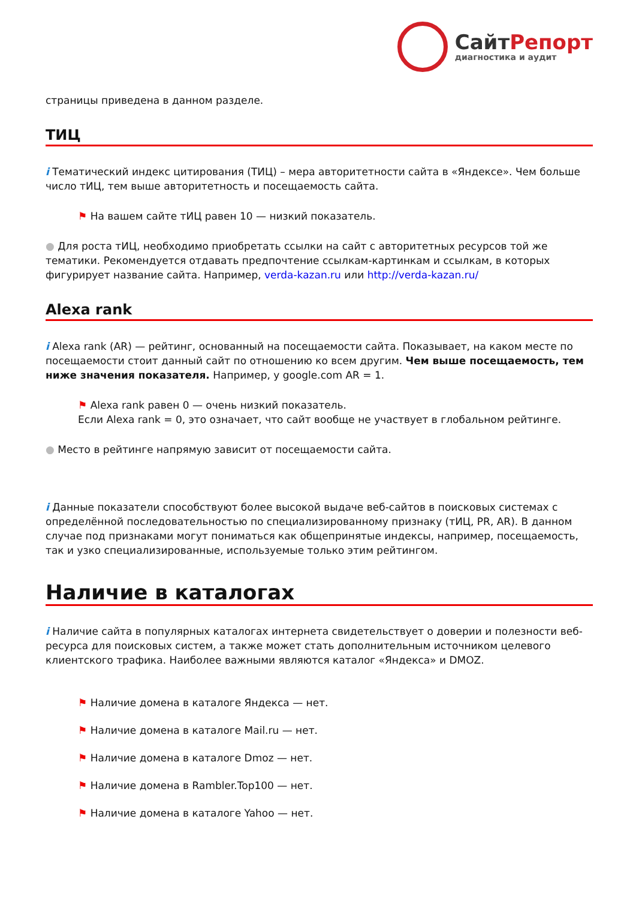СайтРепорт
диагностика и аудит
страницы приведена в данном разделе.
ТИЦ
i Тематический индекс цитирования (ТИЦ) – мера авторитетности сайта в «Яндексе». Чем больше число тИЦ, тем выше авторитетность и посещаемость сайта.
⚑ На вашем сайте тИЦ равен 10 — низкий показатель.
● Для роста тИЦ, необходимо приобретать ссылки на сайт с авторитетных ресурсов той же тематики. Рекомендуется отдавать предпочтение ссылкам-картинкам и ссылкам, в которых фигурирует название сайта. Например, verda-kazan.ru или http://verda-kazan.ru/
Alexa rank
i Alexa rank (AR) — рейтинг, основанный на посещаемости сайта. Показывает, на каком месте по посещаемости стоит данный сайт по отношению ко всем другим. Чем выше посещаемость, тем ниже значения показателя. Например, у google.com AR = 1.
⚑ Alexa rank равен 0 — очень низкий показатель.
Если Alexa rank = 0, это означает, что сайт вообще не участвует в глобальном рейтинге.
● Место в рейтинге напрямую зависит от посещаемости сайта.
i Данные показатели способствуют более высокой выдаче веб-сайтов в поисковых системах с определённой последовательностью по специализированному признаку (тИЦ, PR, AR). В данном случае под признаками могут пониматься как общепринятые индексы, например, посещаемость, так и узко специализированные, используемые только этим рейтингом.
Наличие в каталогах
i Наличие сайта в популярных каталогах интернета свидетельствует о доверии и полезности веб-ресурса для поисковых систем, а также может стать дополнительным источником целевого клиентского трафика. Наиболее важными являются каталог «Яндекса» и DMOZ.
⚑ Наличие домена в каталоге Яндекса — нет.
⚑ Наличие домена в каталоге Mail.ru — нет.
⚑ Наличие домена в каталоге Dmoz — нет.
⚑ Наличие домена в Rambler.Top100 — нет.
⚑ Наличие домена в каталоге Yahoo — нет.